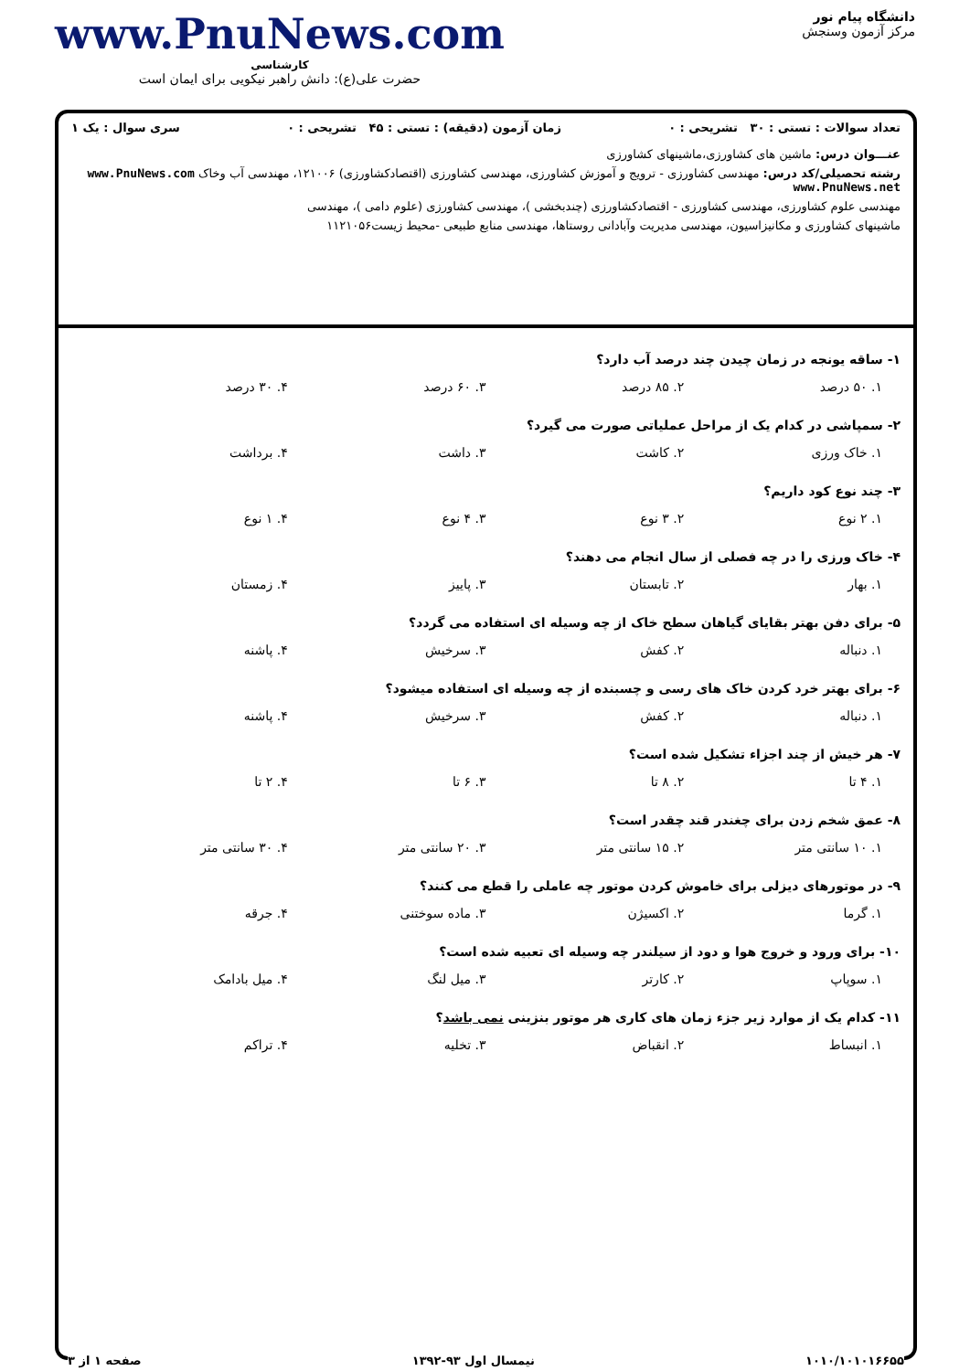دانشگاه پیام نور
مرکز آزمون وسنجش
www.PnuNews.com
کارشناسی
حضرت علی(ع): دانش راهبر نیکویی برای ایمان است
تعداد سوالات : تستی : ۳۰ تشریحی : ۰ زمان آزمون (دقیقه) : تستی : ۴۵ تشریحی : ۰ سری سوال : یک ۱
عنـــوان درس: ماشین های کشاورزی،ماشینهای کشاورزی
رشته تحصیلی/کد درس: مهندسی کشاورزی - ترویج و آموزش کشاورزی، مهندسی کشاورزی (اقتصادکشاورزی) ۱۲۱۰۰۶، مهندسی آب وخاک www.PnuNews.com www.PnuNews.net
مهندسی علوم کشاورزی، مهندسی کشاورزی - اقتصادکشاورزی (چندبخشی )، مهندسی کشاورزی (علوم دامی )، مهندسی
ماشینهای کشاورزی و مکانیزاسیون، مهندسی مدیریت وآبادانی روستاها، مهندسی منابع طبیعی -محیط زیست۱۱۲۱۰۵۶
۱- ساقه یونجه در زمان چیدن چند درصد آب دارد؟
۱. ۵۰ درصد ۲. ۸۵ درصد ۳. ۶۰ درصد ۴. ۳۰ درصد
۲- سمپاشی در کدام یک از مراحل عملیاتی صورت می گیرد؟
۱. خاک ورزی ۲. کاشت ۳. داشت ۴. برداشت
۳- چند نوع کود داریم؟
۱. ۲ نوع ۲. ۳ نوع ۳. ۴ نوع ۴. ۱ نوع
۴- خاک ورزی را در چه فصلی از سال انجام می دهند؟
۱. بهار ۲. تابستان ۳. پاییز ۴. زمستان
۵- برای دفن بهتر بقایای گیاهان سطح خاک از چه وسیله ای استفاده می گردد؟
۱. دنباله ۲. کفش ۳. سرخیش ۴. پاشنه
۶- برای بهتر خرد کردن خاک های رسی و چسبنده از چه وسیله ای استفاده میشود؟
۱. دنباله ۲. کفش ۳. سرخیش ۴. پاشنه
۷- هر خیش از چند اجزاء تشکیل شده است؟
۱. ۴ تا ۲. ۸ تا ۳. ۶ تا ۴. ۲ تا
۸- عمق شخم زدن برای چغندر قند چقدر است؟
۱. ۱۰ سانتی متر ۲. ۱۵ سانتی متر ۳. ۲۰ سانتی متر ۴. ۳۰ سانتی متر
۹- در موتورهای دیزلی برای خاموش کردن موتور چه عاملی را قطع می کنند؟
۱. گرما ۲. اکسیژن ۳. ماده سوختنی ۴. جرقه
۱۰- برای ورود و خروج هوا و دود از سیلندر چه وسیله ای تعبیه شده است؟
۱. سوپاپ ۲. کارتر ۳. میل لنگ ۴. میل بادامک
۱۱- کدام یک از موارد زیر جزء زمان های کاری هر موتور بنزینی نمی باشد؟
۱. انبساط ۲. انقباض ۳. تخلیه ۴. تراکم
۱۰۱۰/۱۰۱۰۱۶۶۵۵ نیمسال اول ۹۳-۱۳۹۲ صفحه ۱ از ۳